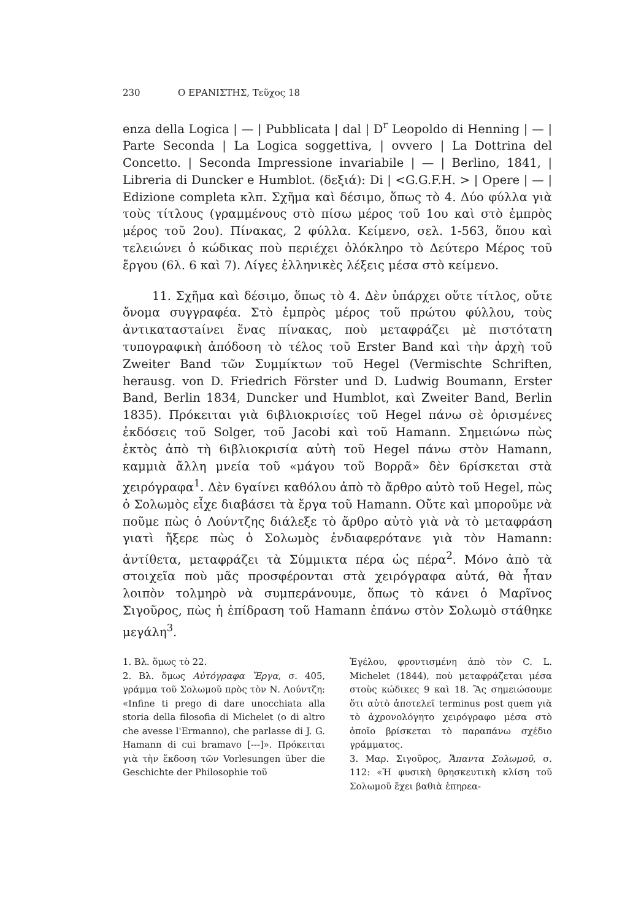230 Ο ΕΡΑΝΙΣΤΗΣ, Τεῦχος 18
enza della Logica | — | Pubblicata | dal | D<sup>r</sup> Leopoldo di Henning | — | Parte Seconda | La Logica soggettiva, | ovvero | La Dottrina del Concetto. | Seconda Impressione invariabile | — | Berlino, 1841, | Libreria di Duncker e Humblot. (δεξιά): Di | <G.G.F.H. > | Opere | — | Edizione completa κλπ. Σχῆμα καὶ δέσιμο, ὅπως τὸ 4. Δύο φύλλα γιὰ τοὺς τίτλους (γραμμένους στὸ πίσω μέρος τοῦ 1ου καὶ στὸ ἐμπρὸς μέρος τοῦ 2ου). Πίνακας, 2 φύλλα. Κείμενο, σελ. 1-563, ὅπου καὶ τελειώνει ὁ κώδικας ποὺ περιέχει ὁλόκληρο τὸ Δεύτερο Μέρος τοῦ ἔργου (6λ. 6 καὶ 7). Λίγες ἑλληνικὲς λέξεις μέσα στὸ κείμενο.
11. Σχῆμα καὶ δέσιμο, ὅπως τὸ 4. Δὲν ὑπάρχει οὔτε τίτλος, οὔτε ὄνομα συγγραφέα. Στὸ ἐμπρὸς μέρος τοῦ πρώτου φύλλου, τοὺς ἀντικαταστaίνει ἕνας πίνακας, ποὺ μεταφράζει μὲ πιστότατη τυπογραφικὴ ἀπόδοση τὸ τέλος τοῦ Erster Band καὶ τὴν ἀρχὴ τοῦ Zweiter Band τῶν Συμμίκτων τοῦ Hegel (Vermischte Schriften, herausg. von D. Friedrich Förster und D. Ludwig Boumann, Erster Band, Berlin 1834, Duncker und Humblot, καὶ Zweiter Band, Berlin 1835). Πρόκειται γιὰ 6ιβλιοκρισίες τοῦ Hegel πάνω σὲ ὁρισμένες ἐκδόσεις τοῦ Solger, τοῦ Jacobi καὶ τοῦ Hamann. Σημειώνω πὼς ἐκτὸς ἀπὸ τὴ 6ιβλιοκρισία αὐτὴ τοῦ Hegel πάνω στὸν Hamann, καμμιὰ ἄλλη μνεία τοῦ «μάγου τοῦ Βορρᾶ» δὲν 6ρίσκεται στὰ χειρόγραφα<sup>1</sup>. Δὲν 6γαίνει καθόλου ἀπὸ τὸ ἄρθρο αὐτὸ τοῦ Hegel, πὼς ὁ Σολωμὸς εἶχε διαβάσει τὰ ἔργα τοῦ Hamann. Οὔτε καὶ μποροῦμε νὰ ποῦμε πὼς ὁ Λούντζης διάλεξε τὸ ἄρθρο αὐτὸ γιὰ νὰ τὸ μεταφράση γιατὶ ἤξερε πὼς ὁ Σολωμὸς ἐνδιαφερότανε γιὰ τὸν Hamann: ἀντίθετα, μεταφράζει τὰ Σύμμικτα πέρα ὡς πέρα<sup>2</sup>. Μόνο ἀπὸ τὰ στοιχεῖα ποὺ μᾶς προσφέρονται στὰ χειρόγραφα αὐτά, θὰ ἦταν λοιπὸν τολμηρὸ νὰ συμπεράνουμε, ὅπως τὸ κάνει ὁ Μαρῖνος Σιγοῦρος, πὼς ἡ ἐπίδραση τοῦ Hamann ἐπάνω στὸν Σολωμὸ στάθηκε μεγάλη<sup>3</sup>.
1. Βλ. ὅμως τὸ 22.
2. Βλ. ὅμως Αὐτόγραφα Ἔργα, σ. 405, γράμμα τοῦ Σολωμοῦ πρὸς τὸν Ν. Λούντζη: «Infine ti prego di dare unocchiata alla storia della filosofia di Michelet (o di altro che avesse l'Ermanno), che parlasse di J. G. Hamann di cui bramavo [---]». Πρόκειται γιὰ τὴν ἔκδοση τῶν Vorlesungen über die Geschichte der Philosophie τοῦ
Ἑγέλου, φροντισμένη ἀπὸ τὸν C. L. Michelet (1844), ποὺ μεταφράζεται μέσα στοὺς κώδικες 9 καὶ 18. Ἂς σημειώσουμε ὅτι αὐτὸ ἀποτελεῖ terminus post quem γιὰ τὸ ἀχρονολόγητο χειρόγραφο μέσα στὸ ὁποῖο βρίσκεται τὸ παραπάνω σχέδιο γράμματος.
3. Μαρ. Σιγοῦρος, Ἅπαντα Σολωμοῦ, σ. 112: «Ἡ φυσικὴ θρησκευτικὴ κλίση τοῦ Σολωμοῦ ἔχει βαθιὰ ἐπηρεα-